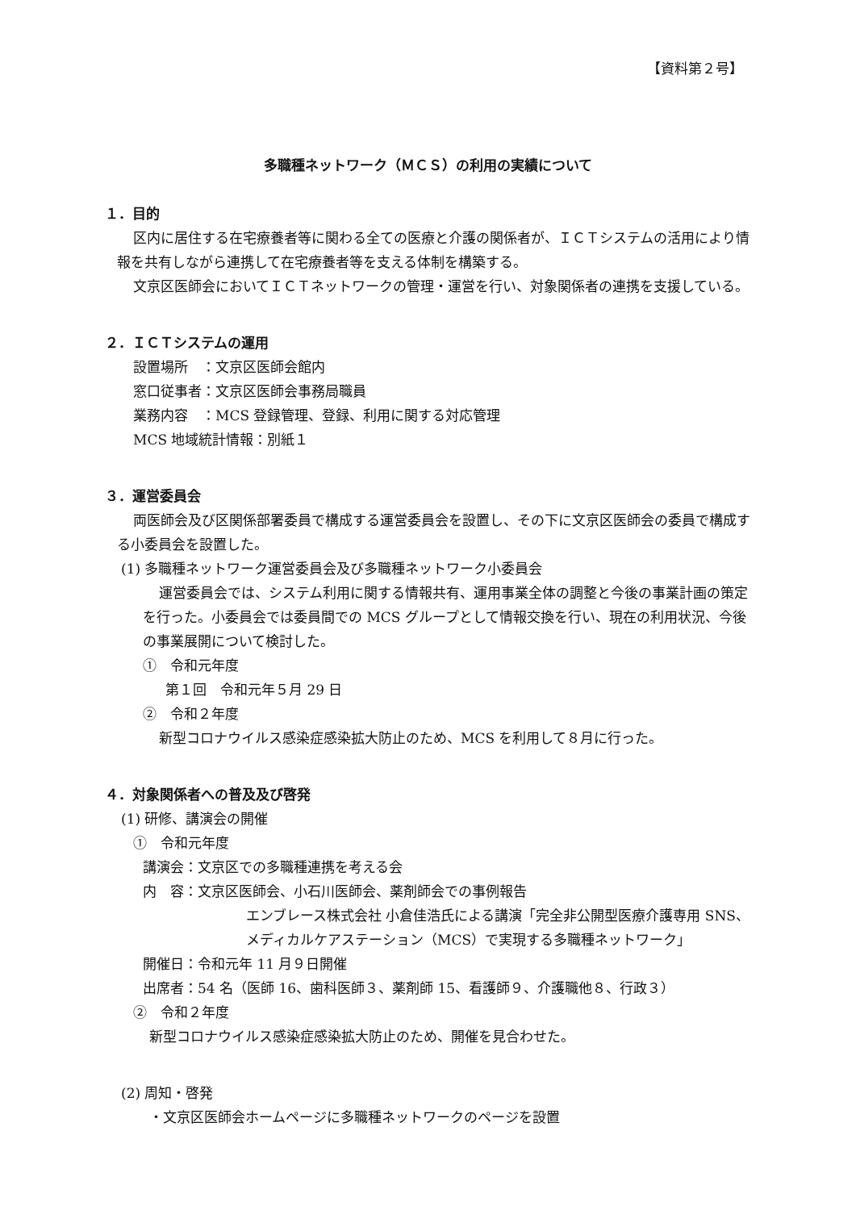【資料第２号】
多職種ネットワーク（ＭＣＳ）の利用の実績について
１．目的
区内に居住する在宅療養者等に関わる全ての医療と介護の関係者が、ＩＣＴシステムの活用により情報を共有しながら連携して在宅療養者等を支える体制を構築する。
文京区医師会においてＩＣＴネットワークの管理・運営を行い、対象関係者の連携を支援している。
２．ＩＣＴシステムの運用
設置場所　：文京区医師会館内
窓口従事者：文京区医師会事務局職員
業務内容　：MCS 登録管理、登録、利用に関する対応管理
MCS 地域統計情報：別紙１
３．運営委員会
両医師会及び区関係部署委員で構成する運営委員会を設置し、その下に文京区医師会の委員で構成する小委員会を設置した。
(1) 多職種ネットワーク運営委員会及び多職種ネットワーク小委員会
運営委員会では、システム利用に関する情報共有、運用事業全体の調整と今後の事業計画の策定を行った。小委員会では委員間での MCS グループとして情報交換を行い、現在の利用状況、今後の事業展開について検討した。
①　令和元年度
第１回　令和元年５月 29 日
②　令和２年度
新型コロナウイルス感染症感染拡大防止のため、MCS を利用して８月に行った。
４．対象関係者への普及及び啓発
(1) 研修、講演会の開催
①　令和元年度
講演会：文京区での多職種連携を考える会
内　容：文京区医師会、小石川医師会、薬剤師会での事例報告
エンブレース株式会社 小倉佳浩氏による講演「完全非公開型医療介護専用 SNS、メディカルケアステーション（MCS）で実現する多職種ネットワーク」
開催日：令和元年 11 月９日開催
出席者：54 名（医師 16、歯科医師３、薬剤師 15、看護師９、介護職他８、行政３）
②　令和２年度
新型コロナウイルス感染症感染拡大防止のため、開催を見合わせた。
(2) 周知・啓発
・文京区医師会ホームページに多職種ネットワークのページを設置